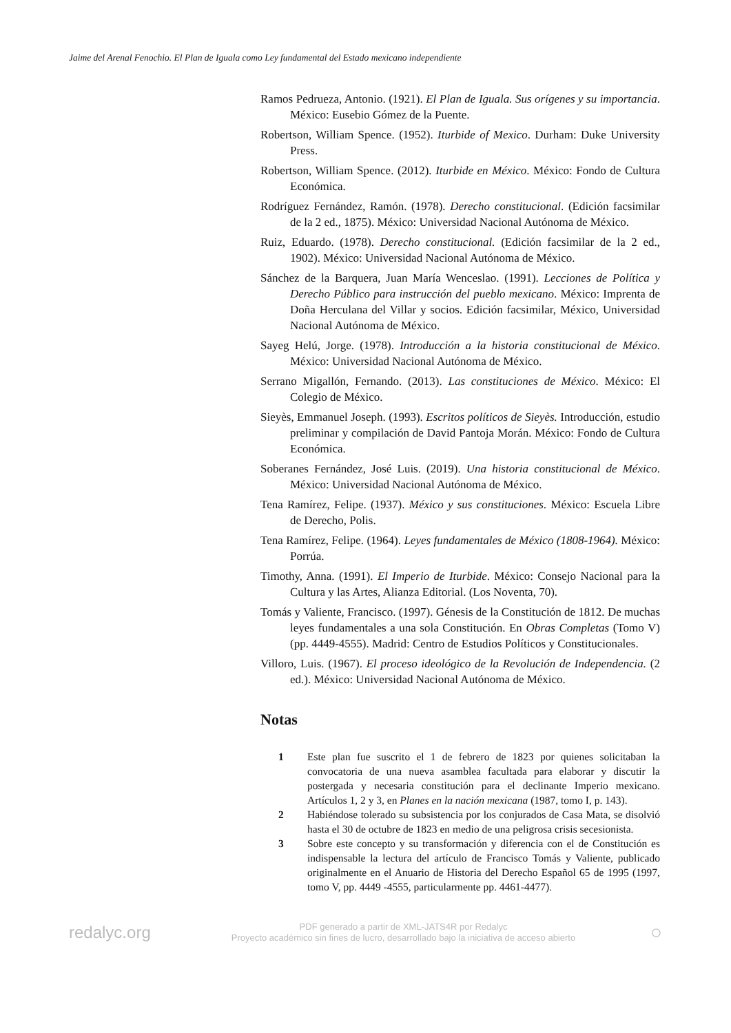Jaime del Arenal Fenochio. El Plan de Iguala como Ley fundamental del Estado mexicano independiente
Ramos Pedrueza, Antonio. (1921). El Plan de Iguala. Sus orígenes y su importancia. México: Eusebio Gómez de la Puente.
Robertson, William Spence. (1952). Iturbide of Mexico. Durham: Duke University Press.
Robertson, William Spence. (2012). Iturbide en México. México: Fondo de Cultura Económica.
Rodríguez Fernández, Ramón. (1978). Derecho constitucional. (Edición facsimilar de la 2 ed., 1875). México: Universidad Nacional Autónoma de México.
Ruiz, Eduardo. (1978). Derecho constitucional. (Edición facsimilar de la 2 ed., 1902). México: Universidad Nacional Autónoma de México.
Sánchez de la Barquera, Juan María Wenceslao. (1991). Lecciones de Política y Derecho Público para instrucción del pueblo mexicano. México: Imprenta de Doña Herculana del Villar y socios. Edición facsimilar, México, Universidad Nacional Autónoma de México.
Sayeg Helú, Jorge. (1978). Introducción a la historia constitucional de México. México: Universidad Nacional Autónoma de México.
Serrano Migallón, Fernando. (2013). Las constituciones de México. México: El Colegio de México.
Sieyès, Emmanuel Joseph. (1993). Escritos políticos de Sieyès. Introducción, estudio preliminar y compilación de David Pantoja Morán. México: Fondo de Cultura Económica.
Soberanes Fernández, José Luis. (2019). Una historia constitucional de México. México: Universidad Nacional Autónoma de México.
Tena Ramírez, Felipe. (1937). México y sus constituciones. México: Escuela Libre de Derecho, Polis.
Tena Ramírez, Felipe. (1964). Leyes fundamentales de México (1808-1964). México: Porrúa.
Timothy, Anna. (1991). El Imperio de Iturbide. México: Consejo Nacional para la Cultura y las Artes, Alianza Editorial. (Los Noventa, 70).
Tomás y Valiente, Francisco. (1997). Génesis de la Constitución de 1812. De muchas leyes fundamentales a una sola Constitución. En Obras Completas (Tomo V) (pp. 4449-4555). Madrid: Centro de Estudios Políticos y Constitucionales.
Villoro, Luis. (1967). El proceso ideológico de la Revolución de Independencia. (2 ed.). México: Universidad Nacional Autónoma de México.
Notas
1 Este plan fue suscrito el 1 de febrero de 1823 por quienes solicitaban la convocatoria de una nueva asamblea facultada para elaborar y discutir la postergada y necesaria constitución para el declinante Imperio mexicano. Artículos 1, 2 y 3, en Planes en la nación mexicana (1987, tomo I, p. 143).
2 Habiéndose tolerado su subsistencia por los conjurados de Casa Mata, se disolvió hasta el 30 de octubre de 1823 en medio de una peligrosa crisis secesionista.
3 Sobre este concepto y su transformación y diferencia con el de Constitución es indispensable la lectura del artículo de Francisco Tomás y Valiente, publicado originalmente en el Anuario de Historia del Derecho Español 65 de 1995 (1997, tomo V, pp. 4449 -4555, particularmente pp. 4461-4477).
redalyc.org
PDF generado a partir de XML-JATS4R por Redalyc
Proyecto académico sin fines de lucro, desarrollado bajo la iniciativa de acceso abierto
○